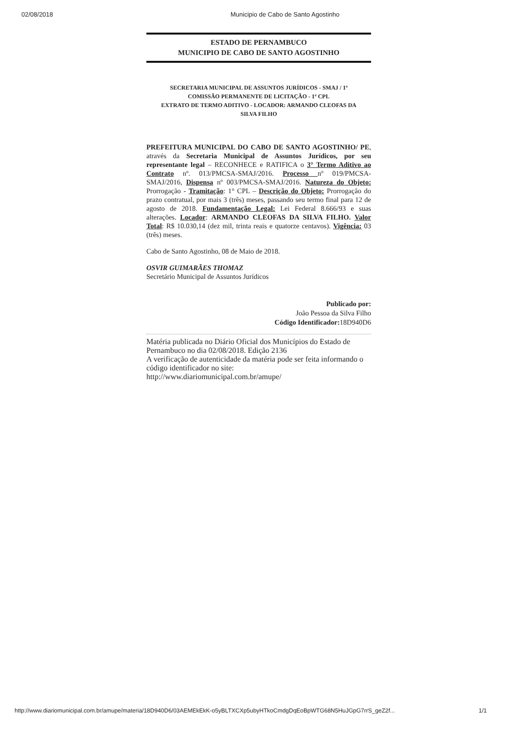02/08/2018 Municipio de Cabo de Santo Agostinho
ESTADO DE PERNAMBUCO
MUNICIPIO DE CABO DE SANTO AGOSTINHO
SECRETARIA MUNICIPAL DE ASSUNTOS JURÍDICOS - SMAJ / 1ª
COMISSÃO PERMANENTE DE LICITAÇÃO - 1ª CPL
EXTRATO DE TERMO ADITIVO - LOCADOR: ARMANDO CLEOFAS DA
SILVA FILHO
PREFEITURA MUNICIPAL DO CABO DE SANTO AGOSTINHO/ PE, através da Secretaria Municipal de Assuntos Jurídicos, por seu representante legal – RECONHECE e RATIFICA o 3° Termo Aditivo ao Contrato nº. 013/PMCSA-SMAJ/2016. Processo nº 019/PMCSA-SMAJ/2016, Dispensa nº 003/PMCSA-SMAJ/2016. Natureza do Objeto: Prorrogação - Tramitação: 1° CPL – Descrição do Objeto: Prorrogação do prazo contratual, por mais 3 (três) meses, passando seu termo final para 12 de agosto de 2018. Fundamentação Legal: Lei Federal 8.666/93 e suas alterações. Locador: ARMANDO CLEOFAS DA SILVA FILHO. Valor Total: R$ 10.030,14 (dez mil, trinta reais e quatorze centavos). Vigência: 03 (três) meses.
Cabo de Santo Agostinho, 08 de Maio de 2018.
OSVIR GUIMARÃES THOMAZ
Secretário Municipal de Assuntos Jurídicos
Publicado por:
João Pessoa da Silva Filho
Código Identificador: 18D940D6
Matéria publicada no Diário Oficial dos Municípios do Estado de Pernambuco no dia 02/08/2018. Edição 2136
A verificação de autenticidade da matéria pode ser feita informando o código identificador no site:
http://www.diariomunicipal.com.br/amupe/
http://www.diariomunicipal.com.br/amupe/materia/18D940D6/03AEMEkEkK-o5yBLTXCXp5ubyHTkoCmdgDqEoBpWTG68N5HuJGpG7rrS_geZ2f... 1/1